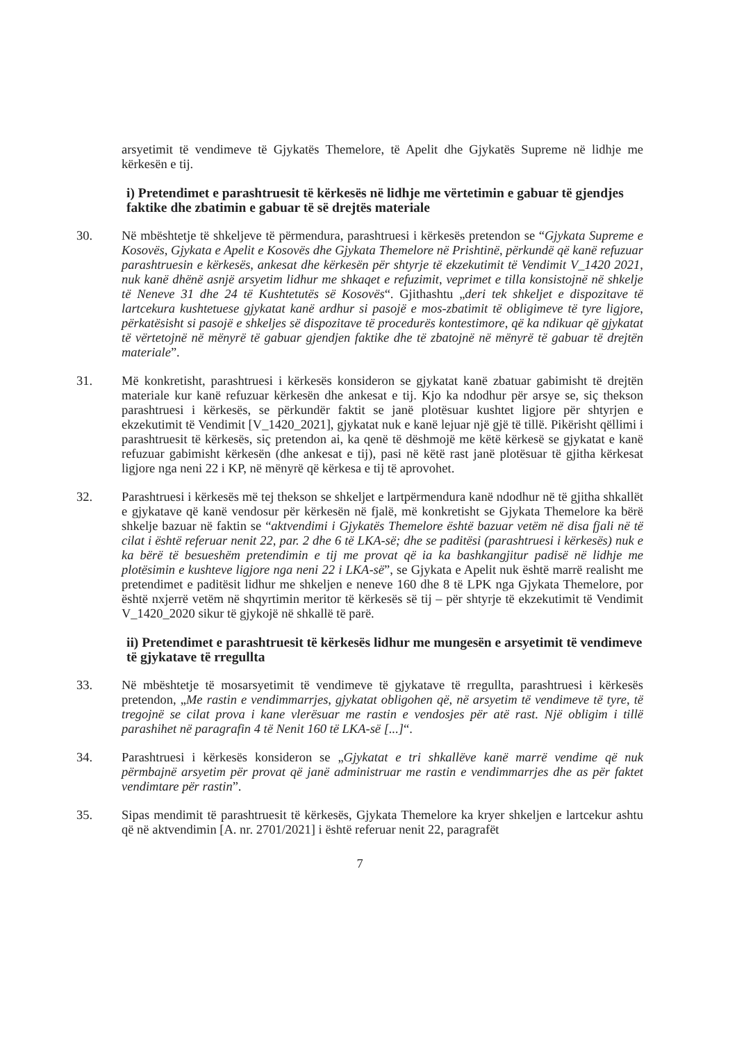arsyetimit të vendimeve të Gjykatës Themelore, të Apelit dhe Gjykatës Supreme në lidhje me kërkesën e tij.
i) Pretendimet e parashtruesit të kërkesës në lidhje me vërtetimin e gabuar të gjendjes faktike dhe zbatimin e gabuar të së drejtës materiale
30. Në mbështetje të shkeljeve të përmendura, parashtruesi i kërkesës pretendon se “Gjykata Supreme e Kosovës, Gjykata e Apelit e Kosovës dhe Gjykata Themelore në Prishtinë, përkundë që kanë refuzuar parashtruesin e kërkesës, ankesat dhe kërkesën për shtyrje të ekzekutimit të Vendimit V_1420 2021, nuk kanë dhënë asnjë arsyetim lidhur me shkaqet e refuzimit, veprimet e tilla konsistojnë në shkelje të Neneve 31 dhe 24 të Kushtetutës së Kosovës“. Gjithashtu „deri tek shkeljet e dispozitave të lartcekura kushtetuese gjykatat kanë ardhur si pasojë e mos-zbatimit të obligimeve të tyre ligjore, përkatësisht si pasojë e shkeljes së dispozitave të procedurës kontestimore, që ka ndikuar që gjykatat të vërtetojnë në mënyrë të gabuar gjendjen faktike dhe të zbatojnë në mënyrë të gabuar të drejtën materiale”.
31. Më konkretisht, parashtruesi i kërkesës konsideron se gjykatat kanë zbatuar gabimisht të drejtën materiale kur kanë refuzuar kërkesën dhe ankesat e tij. Kjo ka ndodhur për arsye se, siç thekson parashtruesi i kërkesës, se përkundër faktit se janë plotësuar kushtet ligjore për shtyrjen e ekzekutimit të Vendimit [V_1420_2021], gjykatat nuk e kanë lejuar një gjë të tillë. Pikërisht qëllimi i parashtruesit të kërkesës, siç pretendon ai, ka qenë të dëshmojë me këtë kërkesë se gjykatat e kanë refuzuar gabimisht kërkesën (dhe ankesat e tij), pasi në këtë rast janë plotësuar të gjitha kërkesat ligjore nga neni 22 i KP, në mënyrë që kërkesa e tij të aprovohet.
32. Parashtruesi i kërkesës më tej thekson se shkeljet e lartpërmendura kanë ndodhur në të gjitha shkallët e gjykatave që kanë vendosur për kërkesën në fjalë, më konkretisht se Gjykata Themelore ka bërë shkelje bazuar në faktin se “aktvendimi i Gjykatës Themelore është bazuar vetëm në disa fjali në të cilat i është referuar nenit 22, par. 2 dhe 6 të LKA-së; dhe se paditësi (parashtruesi i kërkesës) nuk e ka bërë të besueshëm pretendimin e tij me provat që ia ka bashkangjitur padisë në lidhje me plotësimin e kushteve ligjore nga neni 22 i LKA-së”, se Gjykata e Apelit nuk është marrë realisht me pretendimet e paditësit lidhur me shkeljen e neneve 160 dhe 8 të LPK nga Gjykata Themelore, por është nxjerrë vetëm në shqyrtimin meritor të kërkesës së tij – për shtyrje të ekzekutimit të Vendimit V_1420_2020 sikur të gjykojë në shkallë të parë.
ii) Pretendimet e parashtruesit të kërkesës lidhur me mungesën e arsyetimit të vendimeve të gjykatave të rregullta
33. Në mbështetje të mosarsyetimit të vendimeve të gjykatave të rregullta, parashtruesi i kërkesës pretendon, „Me rastin e vendimmarrjes, gjykatat obligohen që, në arsyetim të vendimeve të tyre, të tregojnë se cilat prova i kane vlerësuar me rastin e vendosjes për atë rast. Një obligim i tillë parashihet në paragrafin 4 të Nenit 160 të LKA-së [...]“.
34. Parashtruesi i kërkesës konsideron se „Gjykatat e tri shkallëve kanë marrë vendime që nuk përmbajnë arsyetim për provat që janë administruar me rastin e vendimmarrjes dhe as për faktet vendimtare për rastin”.
35. Sipas mendimit të parashtruesit të kërkesës, Gjykata Themelore ka kryer shkeljen e lartcekur ashtu që në aktvendimin [A. nr. 2701/2021] i është referuar nenit 22, paragrafët
7